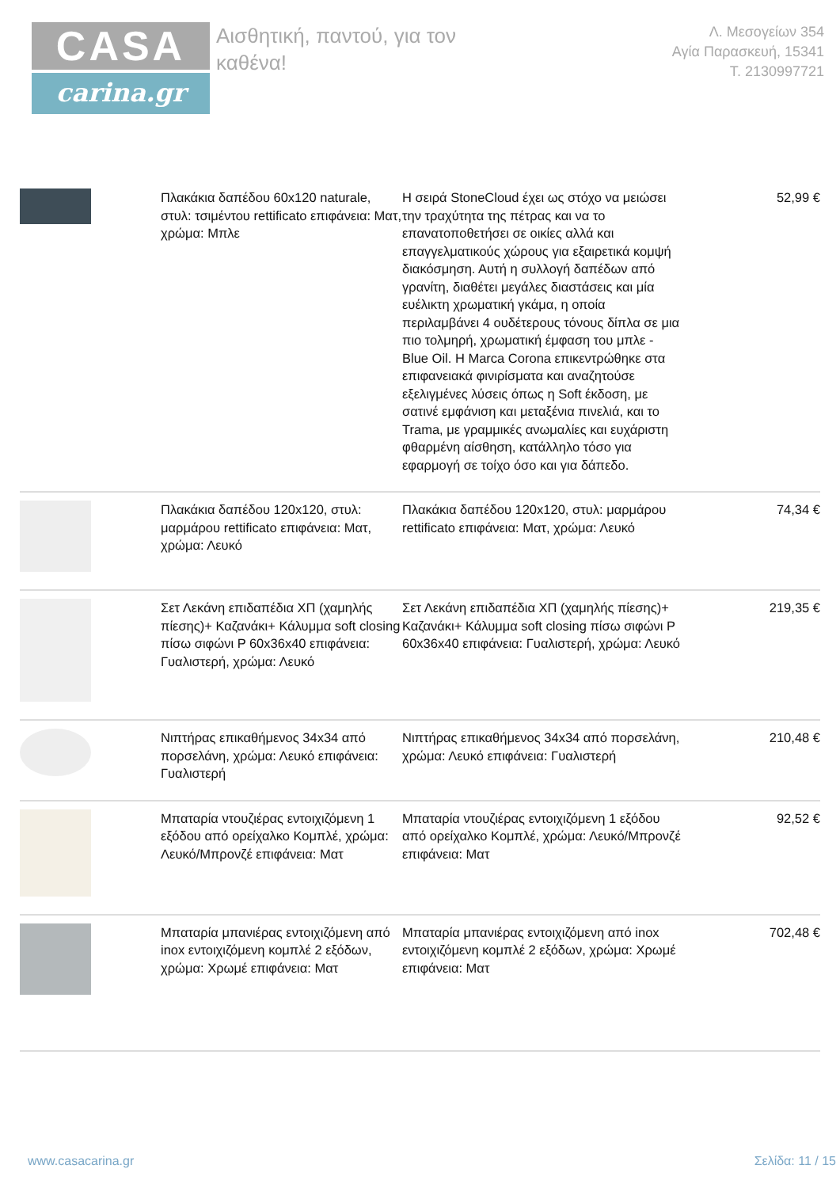CASA
carina.gr
Αισθητική, παντού, για τον καθένα!
Λ. Μεσογείων 354
Αγία Παρασκευή, 15341
Τ. 2130997721
| | Πλακάκια δαπέδου 60x120 naturale, στυλ: τσιμέντου rettificato επιφάνεια: Ματ, χρώμα: Μπλε | Η σειρά StoneCloud έχει ως στόχο να μειώσει την τραχύτητα της πέτρας και να το επανατοποθετήσει σε οικίες αλλά και επαγγελματικούς χώρους για εξαιρετικά κομψή διακόσμηση. Αυτή η συλλογή δαπέδων από γρανίτη, διαθέτει μεγάλες διαστάσεις και μία ευέλικτη χρωματική γκάμα, η οποία περιλαμβάνει 4 ουδέτερους τόνους δίπλα σε μια πιο τολμηρή, χρωματική έμφαση του μπλε - Blue Oil. Η Marca Corona επικεντρώθηκε στα επιφανειακά φινιρίσματα και αναζητούσε εξελιγμένες λύσεις όπως η Soft έκδοση, με σατινέ εμφάνιση και μεταξένια πινελιά, και το Trama, με γραμμικές ανωμαλίες και ευχάριστη φθαρμένη αίσθηση, κατάλληλο τόσο για εφαρμογή σε τοίχο όσο και για δάπεδο. | 52,99 € |
| | Πλακάκια δαπέδου 120x120, στυλ: μαρμάρου rettificato επιφάνεια: Ματ, χρώμα: Λευκό | Πλακάκια δαπέδου 120x120, στυλ: μαρμάρου rettificato επιφάνεια: Ματ, χρώμα: Λευκό | 74,34 € |
| | Σετ Λεκάνη επιδαπέδια ΧΠ (χαμηλής πίεσης)+ Καζανάκι+ Κάλυμμα soft closing πίσω σιφώνι P 60x36x40 επιφάνεια: Γυαλιστερή, χρώμα: Λευκό | Σετ Λεκάνη επιδαπέδια ΧΠ (χαμηλής πίεσης)+ Καζανάκι+ Κάλυμμα soft closing πίσω σιφώνι P 60x36x40 επιφάνεια: Γυαλιστερή, χρώμα: Λευκό | 219,35 € |
| | Νιπτήρας επικαθήμενος 34x34 από πορσελάνη, χρώμα: Λευκό επιφάνεια: Γυαλιστερή | Νιπτήρας επικαθήμενος 34x34 από πορσελάνη, χρώμα: Λευκό επιφάνεια: Γυαλιστερή | 210,48 € |
| | Μπαταρία ντουζιέρας εντοιχιζόμενη 1 εξόδου από ορείχαλκο Κομπλέ, χρώμα: Λευκό/Μπρονζέ επιφάνεια: Ματ | Μπαταρία ντουζιέρας εντοιχιζόμενη 1 εξόδου από ορείχαλκο Κομπλέ, χρώμα: Λευκό/Μπρονζέ επιφάνεια: Ματ | 92,52 € |
| | Μπαταρία μπανιέρας εντοιχιζόμενη από inox εντοιχιζόμενη κομπλέ 2 εξόδων, χρώμα: Χρωμέ επιφάνεια: Ματ | Μπαταρία μπανιέρας εντοιχιζόμενη από inox εντοιχιζόμενη κομπλέ 2 εξόδων, χρώμα: Χρωμέ επιφάνεια: Ματ | 702,48 € |
www.casacarina.gr Σελίδα: 11 / 15